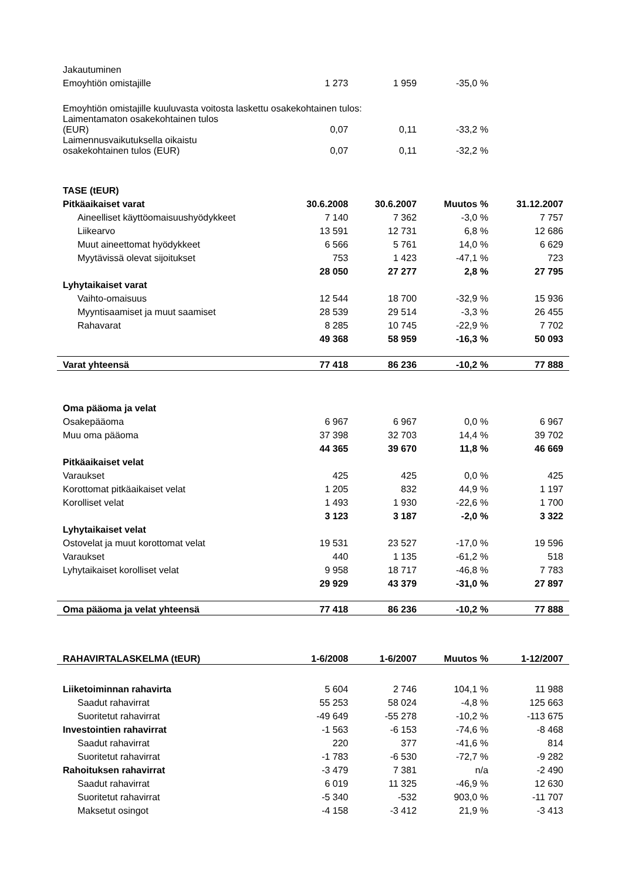| Jakautuminen | | | | |
| Emoyhtiön omistajille | 1 273 | 1 959 | -35,0 % | |
| Emoyhtiön omistajille kuuluvasta voitosta laskettu osakekohtainen tulos: | | | | |
| Laimentamaton osakekohtainen tulos (EUR) | 0,07 | 0,11 | -33,2 % | |
| Laimennusvaikutuksella oikaistu osakekohtainen tulos (EUR) | 0,07 | 0,11 | -32,2 % | |
| TASE (tEUR) | | | | |
| Pitkäaikaiset varat | 30.6.2008 | 30.6.2007 | Muutos % | 31.12.2007 |
| Aineelliset käyttöomaisuushyödykkeet | 7 140 | 7 362 | -3,0 % | 7 757 |
| Liikearvo | 13 591 | 12 731 | 6,8 % | 12 686 |
| Muut aineettomat hyödykkeet | 6 566 | 5 761 | 14,0 % | 6 629 |
| Myytävissä olevat sijoitukset | 753 | 1 423 | -47,1 % | 723 |
| | 28 050 | 27 277 | 2,8 % | 27 795 |
| Lyhytaikaiset varat | | | | |
| Vaihto-omaisuus | 12 544 | 18 700 | -32,9 % | 15 936 |
| Myyntisaamiset ja muut saamiset | 28 539 | 29 514 | -3,3 % | 26 455 |
| Rahavarat | 8 285 | 10 745 | -22,9 % | 7 702 |
| | 49 368 | 58 959 | -16,3 % | 50 093 |
| Varat yhteensä | 77 418 | 86 236 | -10,2 % | 77 888 |
| Oma pääoma ja velat | | | | |
| Osakepääoma | 6 967 | 6 967 | 0,0 % | 6 967 |
| Muu oma pääoma | 37 398 | 32 703 | 14,4 % | 39 702 |
| | 44 365 | 39 670 | 11,8 % | 46 669 |
| Pitkäaikaiset velat | | | | |
| Varaukset | 425 | 425 | 0,0 % | 425 |
| Korottomat pitkäaikaiset velat | 1 205 | 832 | 44,9 % | 1 197 |
| Korolliset velat | 1 493 | 1 930 | -22,6 % | 1 700 |
| | 3 123 | 3 187 | -2,0 % | 3 322 |
| Lyhytaikaiset velat | | | | |
| Ostovelat ja muut korottomat velat | 19 531 | 23 527 | -17,0 % | 19 596 |
| Varaukset | 440 | 1 135 | -61,2 % | 518 |
| Lyhytaikaiset korolliset velat | 9 958 | 18 717 | -46,8 % | 7 783 |
| | 29 929 | 43 379 | -31,0 % | 27 897 |
| Oma pääoma ja velat yhteensä | 77 418 | 86 236 | -10,2 % | 77 888 |
| RAHAVIRTALASKELMA (tEUR) | 1-6/2008 | 1-6/2007 | Muutos % | 1-12/2007 |
| Liiketoiminnan rahavirta | 5 604 | 2 746 | 104,1 % | 11 988 |
| Saadut rahavirrat | 55 253 | 58 024 | -4,8 % | 125 663 |
| Suoritetut rahavirrat | -49 649 | -55 278 | -10,2 % | -113 675 |
| Investointien rahavirrat | -1 563 | -6 153 | -74,6 % | -8 468 |
| Saadut rahavirrat | 220 | 377 | -41,6 % | 814 |
| Suoritetut rahavirrat | -1 783 | -6 530 | -72,7 % | -9 282 |
| Rahoituksen rahavirrat | -3 479 | 7 381 | n/a | -2 490 |
| Saadut rahavirrat | 6 019 | 11 325 | -46,9 % | 12 630 |
| Suoritetut rahavirrat | -5 340 | -532 | 903,0 % | -11 707 |
| Maksetut osingot | -4 158 | -3 412 | 21,9 % | -3 413 |